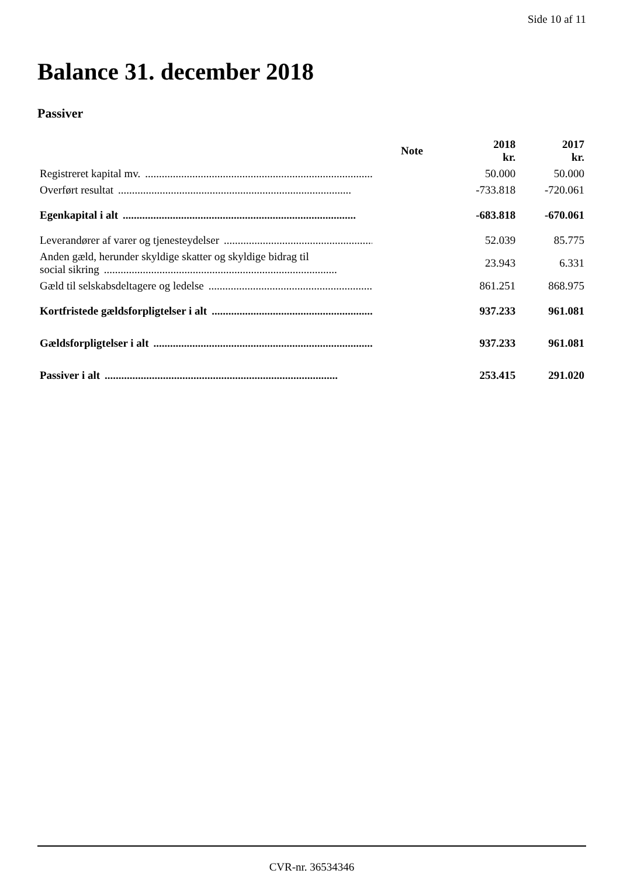Side 10 af 11
Balance 31. december 2018
Passiver
| | Note | 2018 kr. | 2017 kr. |
| --- | --- | --- | --- |
| Registreret kapital mv. .................................................................................... | | 50.000 | 50.000 |
| Overført resultat .................................................................................... | | -733.818 | -720.061 |
| Egenkapital i alt .................................................................................... | | -683.818 | -670.061 |
| Leverandører af varer og tjenesteydelser .................................................................................... | | 52.039 | 85.775 |
| Anden gæld, herunder skyldige skatter og skyldige bidrag til social sikring .................................................................................... | | 23.943 | 6.331 |
| Gæld til selskabsdeltagere og ledelse .................................................................................... | | 861.251 | 868.975 |
| Kortfristede gældsforpligtelser i alt .................................................................................... | | 937.233 | 961.081 |
| Gældsforpligtelser i alt .................................................................................... | | 937.233 | 961.081 |
| Passiver i alt .................................................................................... | | 253.415 | 291.020 |
CVR-nr. 36534346